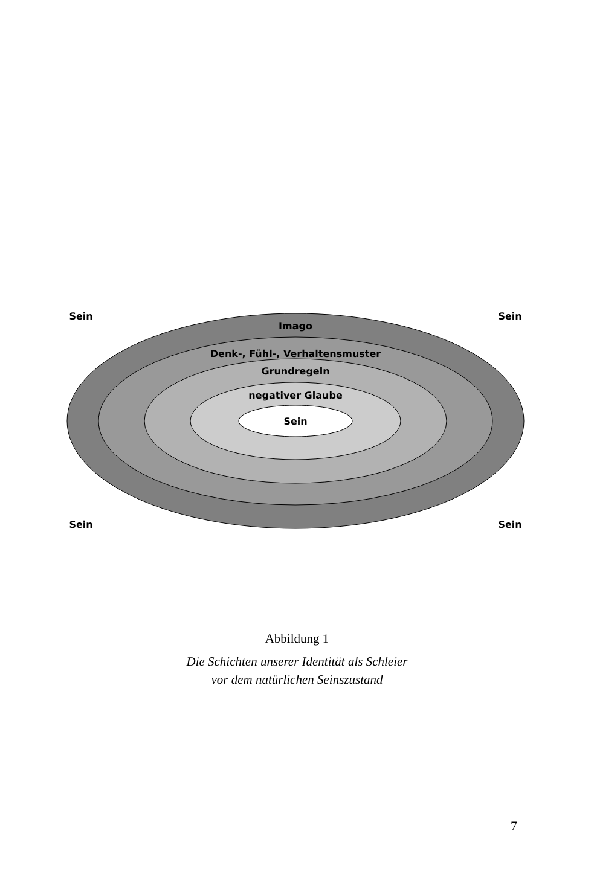Sein
Sein
Imago
Denk-, Fühl-, Verhaltensmuster
Grundregeln
negativer Glaube
Sein
Sein
Sein
Abbildung 1
Die Schichten unserer Identität als Schleier
vor dem natürlichen Seinszustand
7